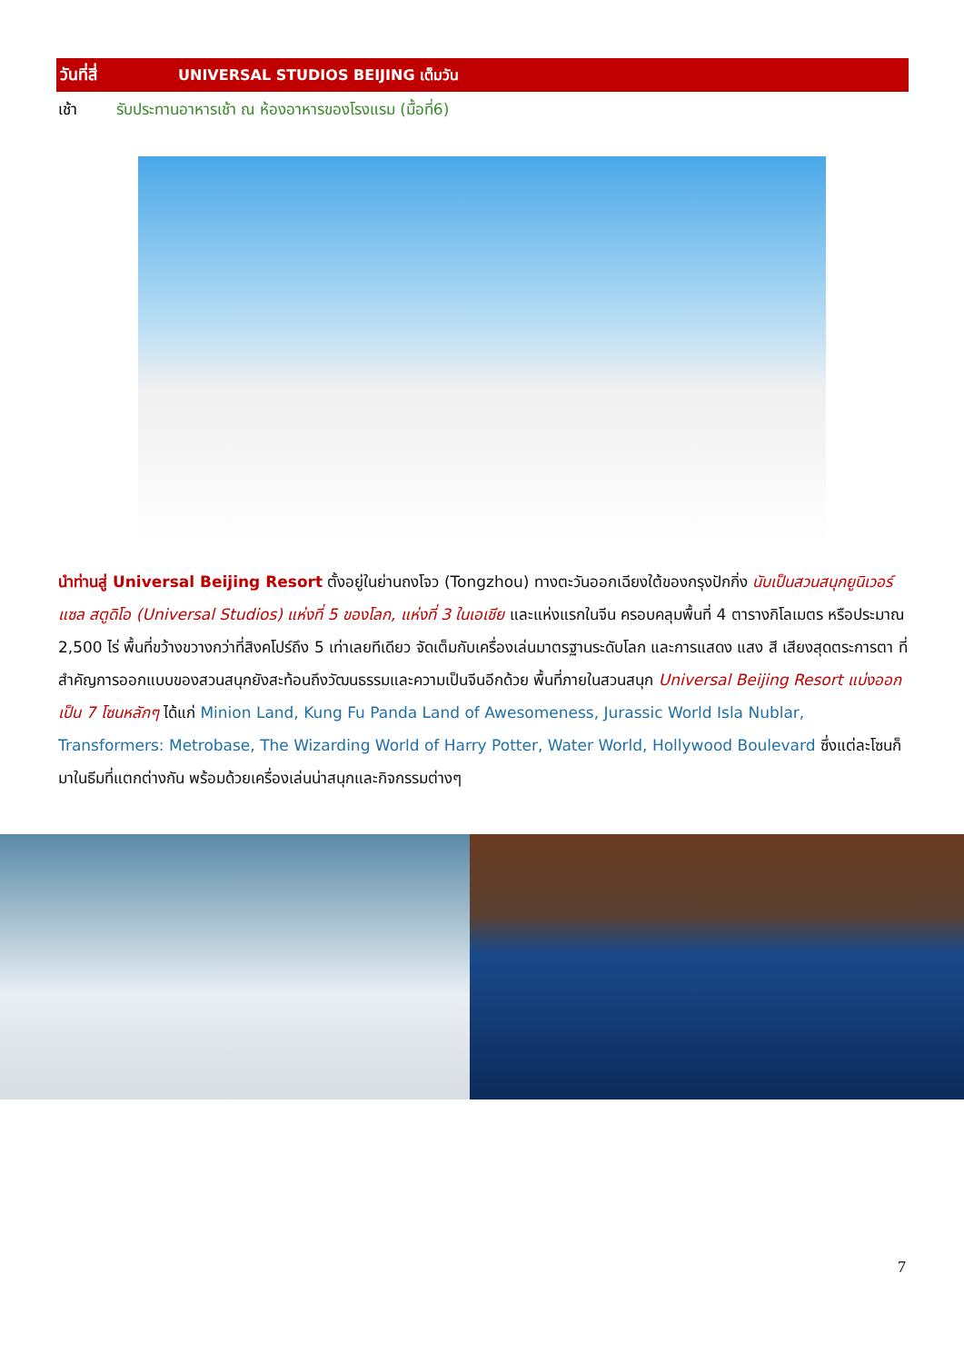วันที่สี่ UNIVERSAL STUDIOS BEIJING เต็มวัน
เช้า รับประทานอาหารเช้า ณ ห้องอาหารของโรงแรม (มื้อที่6)
นำท่านสู่ Universal Beijing Resort ตั้งอยู่ในย่านถงโจว (Tongzhou) ทางตะวันออกเฉียงใต้ของกรุงปักกิ่ง นับเป็นสวนสนุกยูนิเวอร์แซล สตูดิโอ (Universal Studios) แห่งที่ 5 ของโลก, แห่งที่ 3 ในเอเชีย และแห่งแรกในจีน ครอบคลุมพื้นที่ 4 ตารางกิโลเมตร หรือประมาณ 2,500 ไร่ พื้นที่ขว้างขวางกว่าที่สิงคโปร์ถึง 5 เท่าเลยทีเดียว จัดเต็มกับเครื่องเล่นมาตรฐานระดับโลก และการแสดง แสง สี เสียงสุดตระการตา ที่สำคัญการออกแบบของสวนสนุกยังสะท้อนถึงวัฒนธรรมและความเป็นจีนอีกด้วย พื้นที่ภายในสวนสนุก Universal Beijing Resort แบ่งออกเป็น 7 โซนหลักๆ ได้แก่ Minion Land, Kung Fu Panda Land of Awesomeness, Jurassic World Isla Nublar, Transformers: Metrobase, The Wizarding World of Harry Potter, Water World, Hollywood Boulevard ซึ่งแต่ละโซนก็มาในธีมที่แตกต่างกัน พร้อมด้วยเครื่องเล่นน่าสนุกและกิจกรรมต่างๆ
7